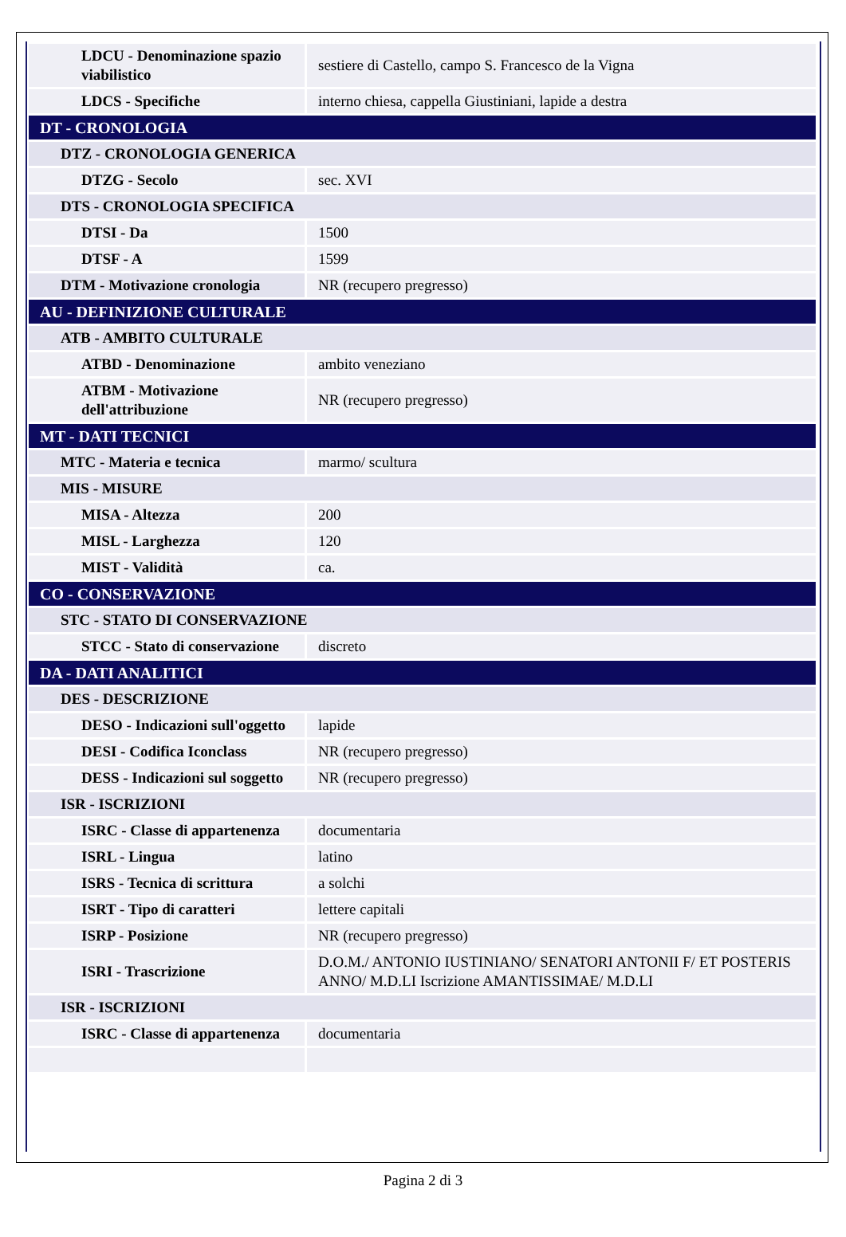| LDCU - Denominazione spazio viabilistico | sestiere di Castello, campo S. Francesco de la Vigna |
| LDCS - Specifiche | interno chiesa, cappella Giustiniani, lapide a destra |
| DT - CRONOLOGIA | |
| DTZ - CRONOLOGIA GENERICA | |
| DTZG - Secolo | sec. XVI |
| DTS - CRONOLOGIA SPECIFICA | |
| DTSI - Da | 1500 |
| DTSF - A | 1599 |
| DTM - Motivazione cronologia | NR (recupero pregresso) |
| AU - DEFINIZIONE CULTURALE | |
| ATB - AMBITO CULTURALE | |
| ATBD - Denominazione | ambito veneziano |
| ATBM - Motivazione dell'attribuzione | NR (recupero pregresso) |
| MT - DATI TECNICI | |
| MTC - Materia e tecnica | marmo/ scultura |
| MIS - MISURE | |
| MISA - Altezza | 200 |
| MISL - Larghezza | 120 |
| MIST - Validità | ca. |
| CO - CONSERVAZIONE | |
| STC - STATO DI CONSERVAZIONE | |
| STCC - Stato di conservazione | discreto |
| DA - DATI ANALITICI | |
| DES - DESCRIZIONE | |
| DESO - Indicazioni sull'oggetto | lapide |
| DESI - Codifica Iconclass | NR (recupero pregresso) |
| DESS - Indicazioni sul soggetto | NR (recupero pregresso) |
| ISR - ISCRIZIONI | |
| ISRC - Classe di appartenenza | documentaria |
| ISRL - Lingua | latino |
| ISRS - Tecnica di scrittura | a solchi |
| ISRT - Tipo di caratteri | lettere capitali |
| ISRP - Posizione | NR (recupero pregresso) |
| ISRI - Trascrizione | D.O.M./ ANTONIO IUSTINIANO/ SENATORI ANTONII F/ ET POSTERIS ANNO/ M.D.LI Iscrizione AMANTISSIMAE/ M.D.LI |
| ISR - ISCRIZIONI | |
| ISRC - Classe di appartenenza | documentaria |
Pagina 2 di 3